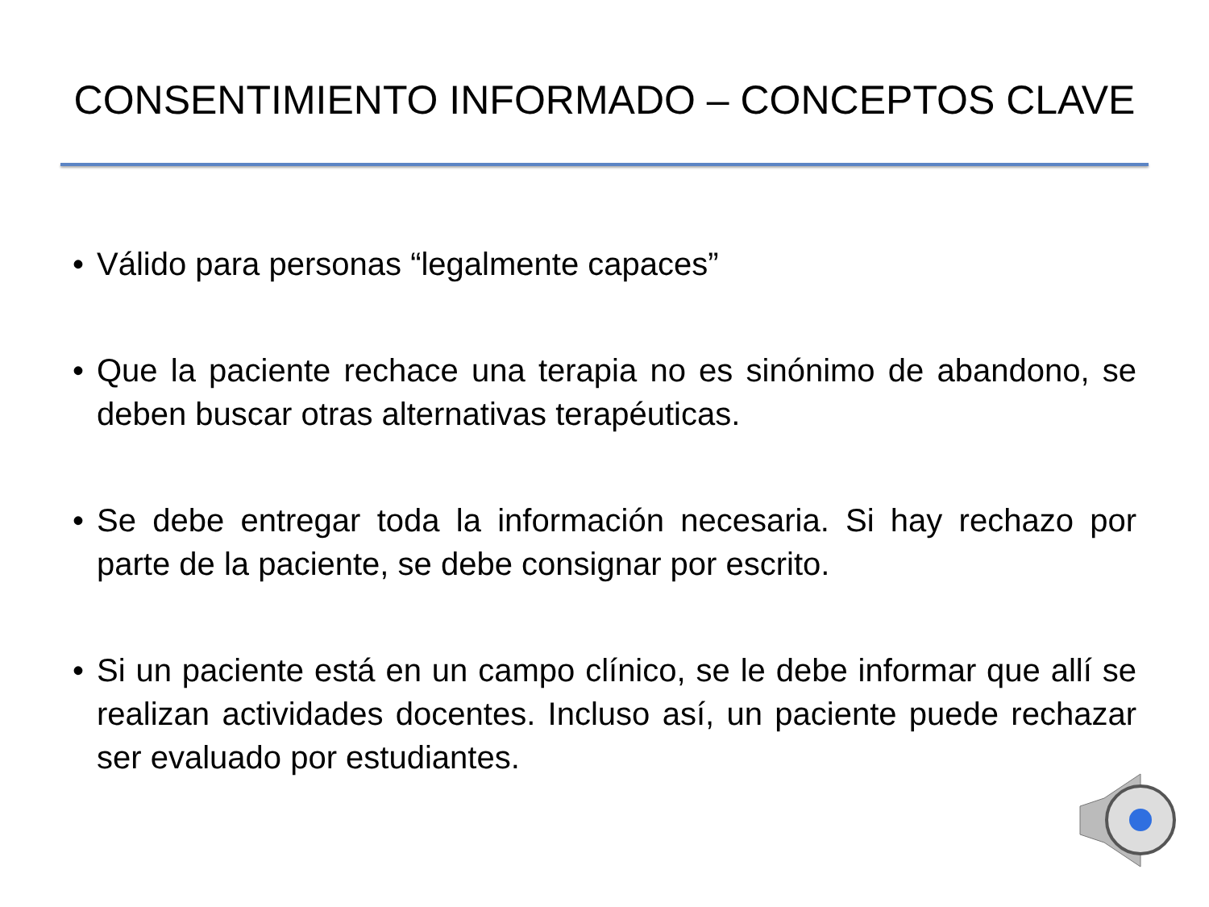CONSENTIMIENTO INFORMADO – CONCEPTOS CLAVE
• Válido para personas “legalmente capaces”
• Que la paciente rechace una terapia no es sinónimo de abandono, se deben buscar otras alternativas terapéuticas.
• Se debe entregar toda la información necesaria. Si hay rechazo por parte de la paciente, se debe consignar por escrito.
• Si un paciente está en un campo clínico, se le debe informar que allí se realizan actividades docentes. Incluso así, un paciente puede rechazar ser evaluado por estudiantes.